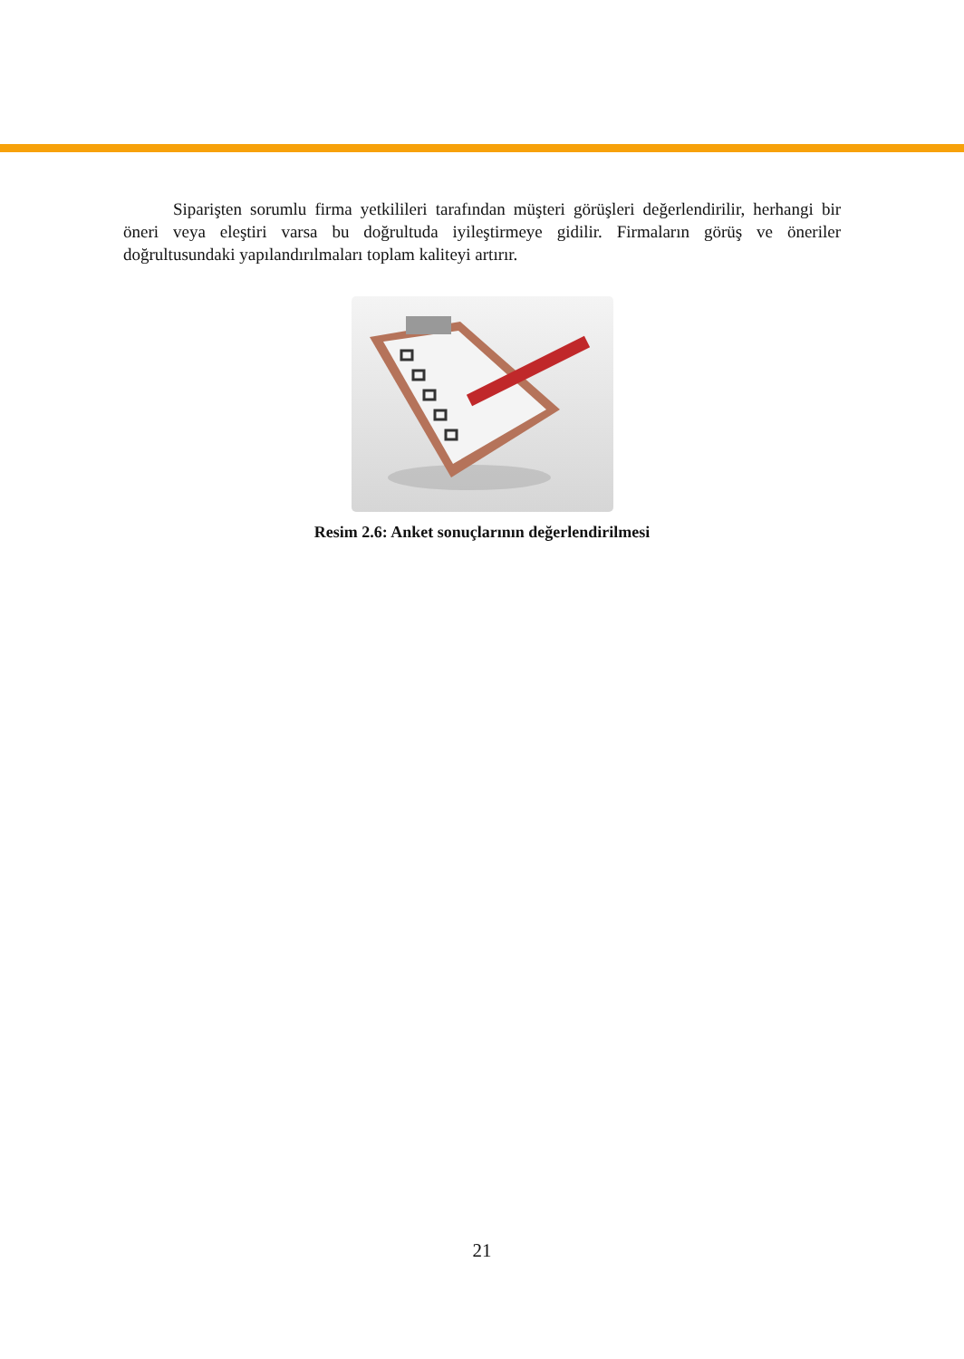Siparişten sorumlu firma yetkilileri tarafından müşteri görüşleri değerlendirilir, herhangi bir öneri veya eleştiri varsa bu doğrultuda iyileştirmeye gidilir. Firmaların görüş ve öneriler doğrultusundaki yapılandırılmaları toplam kaliteyi artırır.
Resim 2.6: Anket sonuçlarının değerlendirilmesi
21